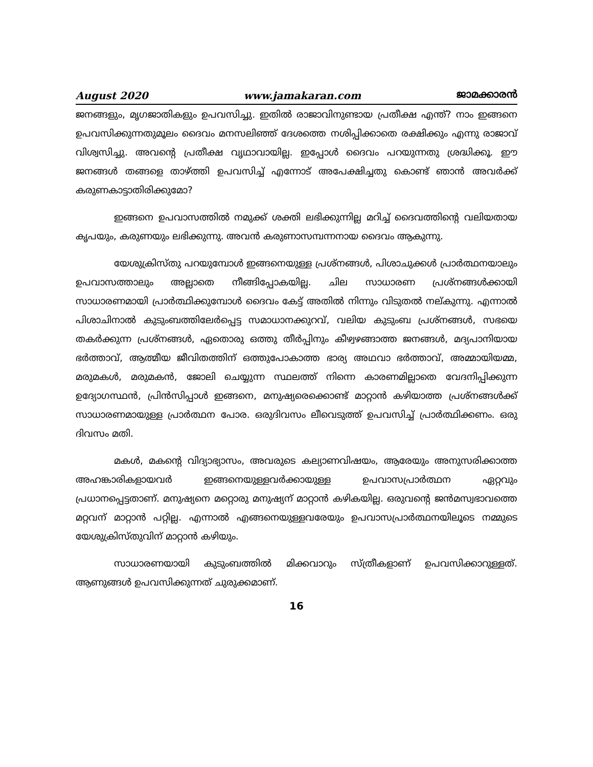August 2020 www.jamakaran.com ജാമക്കാരൻ
ജനങ്ങളും, മൃഗജാതികളും ഉപവസിച്ചു. ഇതിൽ രാജാവിനുണ്ടായ പ്രതീക്ഷ എന്ത്? നാം ഇങ്ങനെ ഉപവസിക്കുന്നതുമൂലം ദൈവം മനസലിഞ്ഞ് ദേശത്തെ നശിപ്പിക്കാതെ രക്ഷിക്കും എന്നു രാജാവ് വിശ്വസിച്ചു. അവന്റെ പ്രതീക്ഷ വൃഥാവായില്ല. ഇപ്പോൾ ദൈവം പറയുന്നതു ശ്രദ്ധിക്കൂ. ഈ ജനങ്ങൾ തങ്ങളെ താഴ്ത്തി ഉപവസിച്ച് എന്നോട് അപേക്ഷിച്ചതു കൊണ്ട് ഞാൻ അവർക്ക് കരുണകാട്ടാതിരിക്കുമോ?
ഇങ്ങനെ ഉപവാസത്തിൽ നമുക്ക് ശക്തി ലഭിക്കുന്നില്ല മറിച്ച് ദൈവത്തിന്റെ വലിയതായ കൃപയും, കരുണയും ലഭിക്കുന്നു. അവൻ കരുണാസമ്പന്നനായ ദൈവം ആകുന്നു.
യേശുക്രിസ്തു പറയുമ്പോൾ ഇങ്ങനെയുള്ള പ്രശ്നങ്ങൾ, പിശാചുക്കൾ പ്രാർത്ഥനയാലും ഉപവാസത്താലും അല്ലാതെ നീങ്ങിപ്പോകയില്ല. ചില സാധാരണ പ്രശ്നങ്ങൾക്കായി സാധാരണമായി പ്രാർത്ഥിക്കുമ്പോൾ ദൈവം കേട്ട് അതിൽ നിന്നും വിടുതൽ നല്കുന്നു. എന്നാൽ പിശാചിനാൽ കുടുംബത്തിലേർപ്പെട്ട സമാധാനക്കുറവ്, വലിയ കുടുംബ പ്രശ്നങ്ങൾ, സഭയെ തകർക്കുന്ന പ്രശ്നങ്ങൾ, ഏതൊരു ഒത്തു തീർപ്പിനും കീഴ്വഴങ്ങാത്ത ജനങ്ങൾ, മദ്യപാനിയായ ഭർത്താവ്, ആത്മീയ ജീവിതത്തിന് ഒത്തുപോകാത്ത ഭാര്യ അഥവാ ഭർത്താവ്, അമ്മായിയമ്മ, മരുമകൾ, മരുമകൻ, ജോലി ചെയ്യുന്ന സ്ഥലത്ത് നിന്നെ കാരണമില്ലാതെ വേദനിപ്പിക്കുന്ന ഉദ്യോഗസ്ഥൻ, പ്രിൻസിപ്പാൾ ഇങ്ങനെ, മനുഷ്യരെക്കൊണ്ട് മാറ്റാൻ കഴിയാത്ത പ്രശ്നങ്ങൾക്ക് സാധാരണമായുള്ള പ്രാർത്ഥന പോര. ഒരുദിവസം ലീവെടുത്ത് ഉപവസിച്ച് പ്രാർത്ഥിക്കണം. ഒരു ദിവസം മതി.
മകൾ, മകന്റെ വിദ്യാഭ്യാസം, അവരുടെ കല്യാണവിഷയം, ആരേയും അനുസരിക്കാത്ത അഹങ്കാരികളായവർ ഇങ്ങനെയുള്ളവർക്കായുള്ള ഉപവാസപ്രാർത്ഥന ഏറ്റവും പ്രധാനപ്പെട്ടതാണ്. മനുഷ്യനെ മറ്റൊരു മനുഷ്യന് മാറ്റാൻ കഴികയില്ല. ഒരുവന്റെ ജൻമസ്വഭാവത്തെ മറ്റവന് മാറ്റാൻ പറ്റില്ല. എന്നാൽ എങ്ങനെയുള്ളവരേയും ഉപവാസപ്രാർത്ഥനയിലൂടെ നമ്മുടെ യേശുക്രിസ്തുവിന് മാറ്റാൻ കഴിയും.
സാധാരണയായി കുടുംബത്തിൽ മിക്കവാറും സ്ത്രീകളാണ് ഉപവസിക്കാറുള്ളത്. ആണുങ്ങൾ ഉപവസിക്കുന്നത് ചുരുക്കമാണ്.
16